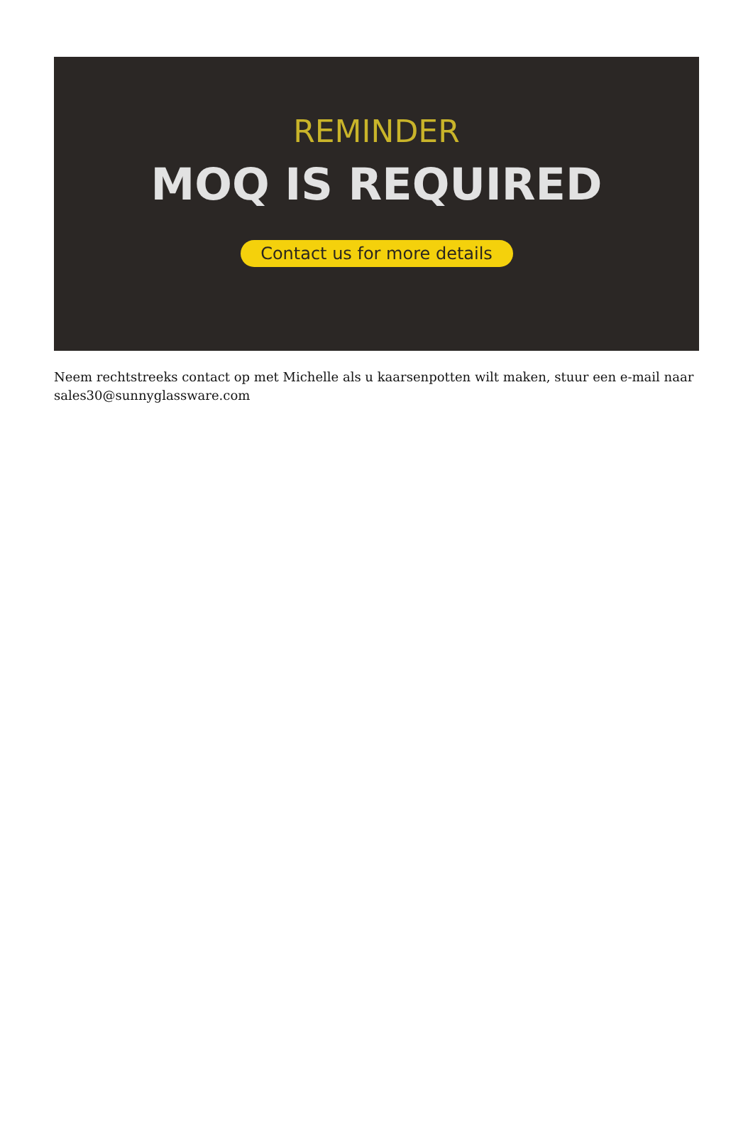REMINDER
MOQ IS REQUIRED
Contact us for more details
Neem rechtstreeks contact op met Michelle als u kaarsenpotten wilt maken, stuur een e-mail naar sales30@sunnyglassware.com